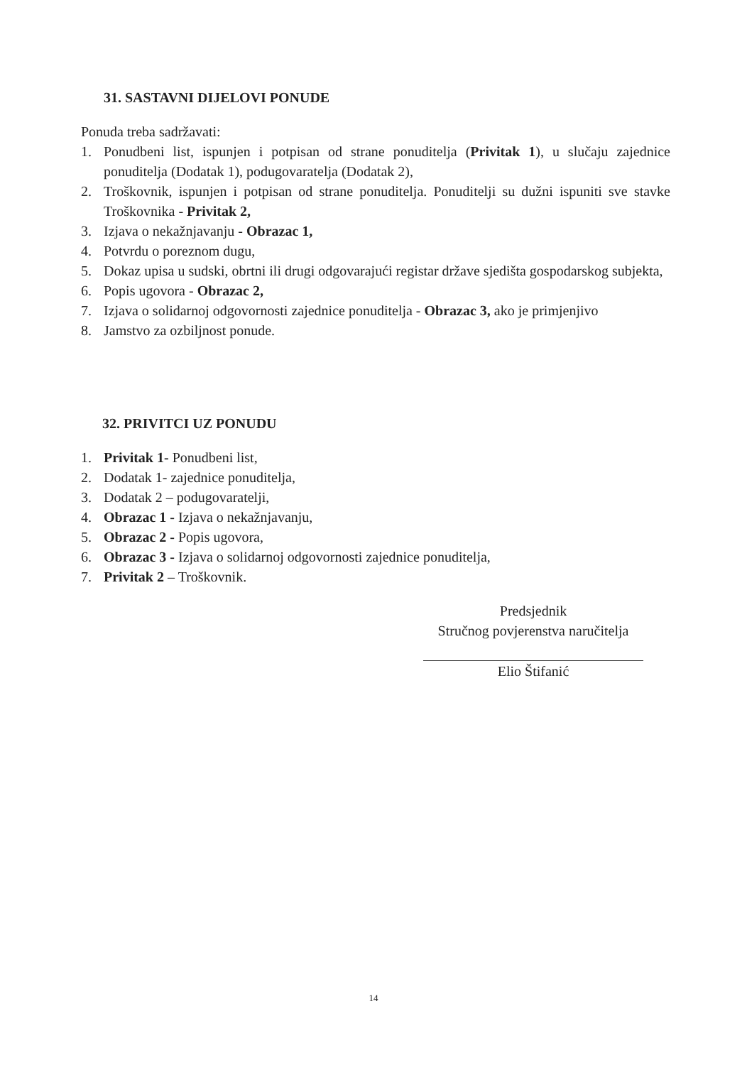31. SASTAVNI DIJELOVI PONUDE
Ponuda treba sadržavati:
1. Ponudbeni list, ispunjen i potpisan od strane ponuditelja (Privitak 1), u slučaju zajednice ponuditelja (Dodatak 1), podugovaratelja (Dodatak 2),
2. Troškovnik, ispunjen i potpisan od strane ponuditelja. Ponuditelji su dužni ispuniti sve stavke Troškovnika - Privitak 2,
3. Izjava o nekažnjavanju - Obrazac 1,
4. Potvrdu o poreznom dugu,
5. Dokaz upisa u sudski, obrtni ili drugi odgovarajući registar države sjedišta gospodarskog subjekta,
6. Popis ugovora - Obrazac 2,
7. Izjava o solidarnoj odgovornosti zajednice ponuditelja - Obrazac 3, ako je primjenjivo
8. Jamstvo za ozbiljnost ponude.
32. PRIVITCI UZ PONUDU
1. Privitak 1- Ponudbeni list,
2. Dodatak 1- zajednice ponuditelja,
3. Dodatak 2 – podugovaratelji,
4. Obrazac 1 - Izjava o nekažnjavanju,
5. Obrazac 2 - Popis ugovora,
6. Obrazac 3 - Izjava o solidarnoj odgovornosti zajednice ponuditelja,
7. Privitak 2 – Troškovnik.
Predsjednik
Stručnog povjerenstva naručitelja
Elio Štifanić
14